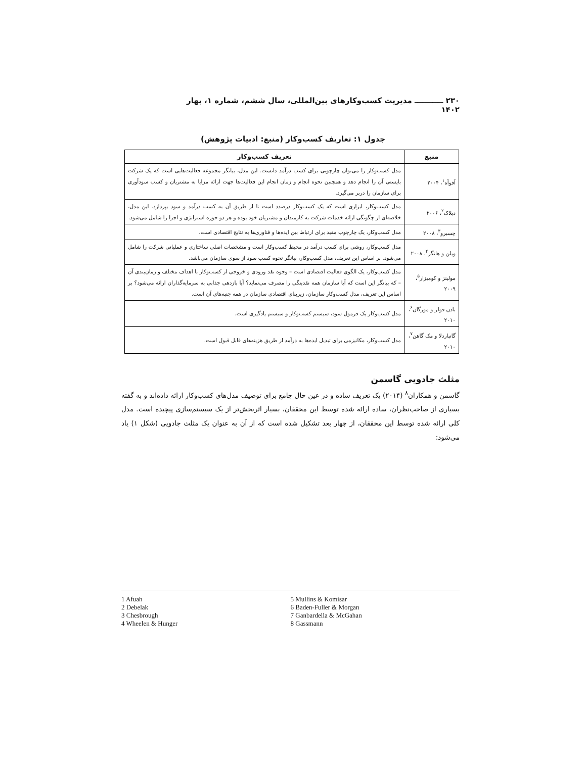۲۳۰ ـــــــــــ مدیریت کسب‌وکارهای بین‌المللی، سال ششم، شماره ۱، بهار ۱۴۰۲
جدول ۱: تعاریف کسب‌وکار (منبع: ادبیات پژوهش)
| منبع | تعریف کسب‌وکار |
| --- | --- |
| آفوآه<sup>۱</sup>، ۲۰۰۴ | مدل کسب‌وکار را می‌توان چارچوبی برای کسب درآمد دانست. این مدل، بیانگر مجموعه فعالیت‌هایی است که یک شرکت بایستی آن را انجام دهد و همچنین نحوه انجام و زمان انجام این فعالیت‌ها جهت ارائه مزایا به مشتریان و کسب سودآوری برای سازمان را دربر می‌گیرد. |
| دبلاک<sup>۲</sup>، ۲۰۰۶ | مدل کسب‌وکار، ابزاری است که یک کسب‌وکار درصدد است تا از طریق آن به کسب درآمد و سود بپردازد. این مدل، خلاصه‌ای از چگونگی ارائه خدمات شرکت به کارمندان و مشتریان خود بوده و هر دو حوزه استراتژی و اجرا را شامل می‌شود. |
| چسبرو<sup>۳</sup>، ۲۰۰۸ | مدل کسب‌وکار، یک چارچوب مفید برای ارتباط بین ایده‌ها و فناوری‌ها به نتایج اقتصادی است. |
| ویلن و هانگر<sup>۴</sup>، ۲۰۰۸ | مدل کسب‌وکار، روشی برای کسب درآمد در محیط کسب‌وکار است و مشخصات اصلی ساختاری و عملیاتی شرکت را شامل می‌شود. بر اساس این تعریف، مدل کسب‌وکار، بیانگر نحوه کسب سود از سوی سازمان می‌باشد. |
| مولینز و کومیزار<sup>۵</sup>، ۲۰۰۹ | مدل کسب‌وکار، یک الگوی فعالیت اقتصادی است – وجوه نقد ورودی و خروجی از کسب‌وکار با اهداف مختلف و زمان‌بندی آن – که بیانگر این است که آیا سازمان همه نقدینگی را مصرف می‌نماید؟ آیا بازدهی جذابی به سرمایه‌گذاران ارائه می‌شود؟ بر اساس این تعریف، مدل کسب‌وکار سازمان، زیربنای اقتصادی سازمان در همه جنبه‌های آن است. |
| بادن فولر و مورگان<sup>۶</sup>، ۲۰۱۰ | مدل کسب‌وکار یک فرمول سود، سیستم کسب‌وکار و سیستم یادگیری است. |
| گانباردلا و مک گاهن<sup>۷</sup>، ۲۰۱۰ | مدل کسب‌وکار، مکانیزمی برای تبدیل ایده‌ها به درآمد از طریق هزینه‌های قابل قبول است. |
مثلث جادویی گاسمن
گاسمن و همکاران<sup>۸</sup> (۲۰۱۴) یک تعریف ساده و در عین حال جامع برای توصیف مدل‌های کسب‌وکار ارائه داده‌اند و به گفته بسیاری از صاحب‌نظران، ساده ارائه شده توسط این محققان، بسیار اثربخش‌تر از یک سیستم‌سازی پیچیده است. مدل کلی ارائه شده توسط این محققان، از چهار بعد تشکیل شده است که از آن به عنوان یک مثلث جادویی (شکل ۱) یاد می‌شود:
1 Afuah
2 Debelak
3 Chesbrough
4 Wheelen & Hunger
5 Mullins & Komisar
6 Baden-Fuller & Morgan
7 Ganbardella & McGahan
8 Gassmann